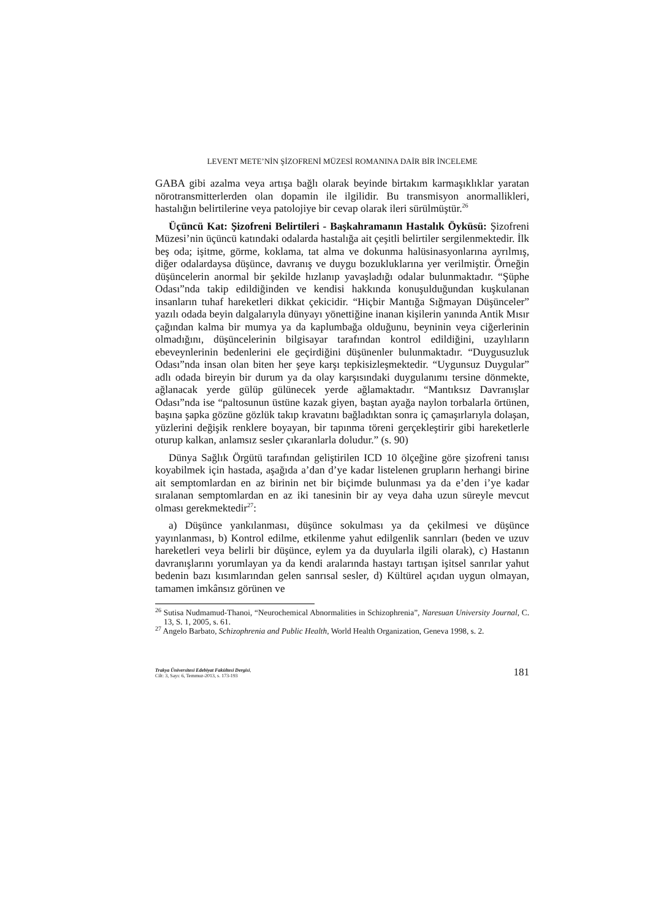LEVENT METE’NİN ŞİZOFRENİ MÜZESİ ROMANINA DAİR BİR İNCELEME
GABA gibi azalma veya artışa bağlı olarak beyinde birtakım karmaşıklıklar yaratan nörotransmitterlerden olan dopamin ile ilgilidir. Bu transmisyon anormallikleri, hastalığın belirtilerine veya patolojiye bir cevap olarak ileri sürülmüştür.<sup>26</sup>
Üçüncü Kat: Şizofreni Belirtileri - Başkahramanın Hastalık Öyküsü: Şizofreni Müzesi’nin üçüncü katındaki odalarda hastalığa ait çeşitli belirtiler sergilenmektedir. İlk beş oda; işitme, görme, koklama, tat alma ve dokunma halüsinasyonlarına ayrılmış, diğer odalardaysa düşünce, davranış ve duygu bozukluklarına yer verilmiştir. Örneğin düşüncelerin anormal bir şekilde hızlanıp yavaşladığı odalar bulunmaktadır. “Şüphe Odası”nda takip edildiğinden ve kendisi hakkında konuşulduğundan kuşkulanan insanların tuhaf hareketleri dikkat çekicidir. “Hiçbir Mantığa Sığmayan Düşünceler” yazılı odada beyin dalgalarıyla dünyayı yönettiğine inanan kişilerin yanında Antik Mısır çağından kalma bir mumya ya da kaplumbağa olduğunu, beyninin veya ciğerlerinin olmadığını, düşüncelerinin bilgisayar tarafından kontrol edildiğini, uzaylıların ebeveynlerinin bedenlerini ele geçirdiğini düşünenler bulunmaktadır. “Duygusuzluk Odası”nda insan olan biten her şeye karşı tepkisizleşmektedir. “Uygunsuz Duygular” adlı odada bireyin bir durum ya da olay karşısındaki duygulanımı tersine dönmekte, ağlanacak yerde gülüp gülünecek yerde ağlamaktadır. “Mantıksız Davranışlar Odası”nda ise “paltosunun üstüne kazak giyen, baştan ayağa naylon torbalarla örtünen, başına şapka gözüne gözlük takıp kravatını bağladıktan sonra iç çamaşırlarıyla dolaşan, yüzlerini değişik renklere boyayan, bir tapınma töreni gerçekleştirir gibi hareketlerle oturup kalkan, anlamsız sesler çıkaranlarla doludur.” (s. 90)
Dünya Sağlık Örgütü tarafından geliştirilen ICD 10 ölçeğine göre şizofreni tanısı koyabilmek için hastada, aşağıda a’dan d’ye kadar listelenen grupların herhangi birine ait semptomlardan en az birinin net bir biçimde bulunması ya da e’den i’ye kadar sıralanan semptomlardan en az iki tanesinin bir ay veya daha uzun süreyle mevcut olması gerekmektedir<sup>27</sup>:
a) Düşünce yankılanması, düşünce sokulması ya da çekilmesi ve düşünce yayınlanması, b) Kontrol edilme, etkilenme yahut edilgenlik sanrıları (beden ve uzuv hareketleri veya belirli bir düşünce, eylem ya da duyularla ilgili olarak), c) Hastanın davranışlarını yorumlayan ya da kendi aralarında hastayı tartışan işitsel sanrılar yahut bedenin bazı kısımlarından gelen sanrısal sesler, d) Kültürel açıdan uygun olmayan, tamamen imkânsız görünen ve
<sup>26</sup> Sutisa Nudmamud-Thanoi, “Neurochemical Abnormalities in Schizophrenia”, Naresuan University Journal, C. 13, S. 1, 2005, s. 61.
<sup>27</sup> Angelo Barbato, Schizophrenia and Public Health, World Health Organization, Geneva 1998, s. 2.
Trakya Üniversitesi Edebiyat Fakültesi Dergisi,
Cilt: 3, Sayı: 6, Temmuz-2013, s. 173-193
181